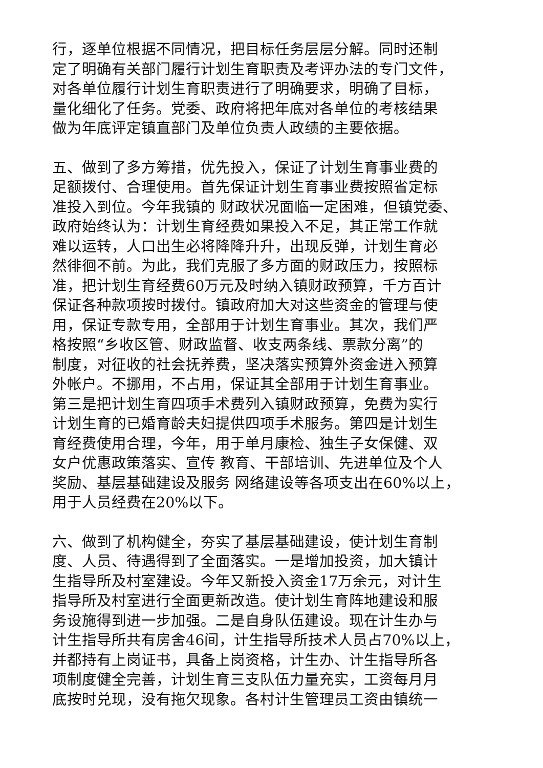行，逐单位根据不同情况，把目标任务层层分解。同时还制
定了明确有关部门履行计划生育职责及考评办法的专门文件，
对各单位履行计划生育职责进行了明确要求，明确了目标，
量化细化了任务。党委、政府将把年底对各单位的考核结果
做为年底评定镇直部门及单位负责人政绩的主要依据。
五、做到了多方筹措，优先投入，保证了计划生育事业费的
足额拨付、合理使用。首先保证计划生育事业费按照省定标
准投入到位。今年我镇的 财政状况面临一定困难，但镇党委、
政府始终认为：计划生育经费如果投入不足，其正常工作就
难以运转，人口出生必将降降升升，出现反弹，计划生育必
然徘徊不前。为此，我们克服了多方面的财政压力，按照标
准，把计划生育经费60万元及时纳入镇财政预算，千方百计
保证各种款项按时拨付。镇政府加大对这些资金的管理与使
用，保证专款专用，全部用于计划生育事业。其次，我们严
格按照“乡收区管、财政监督、收支两条线、票款分离”的
制度，对征收的社会抚养费，坚决落实预算外资金进入预算
外帐户。不挪用，不占用，保证其全部用于计划生育事业。
第三是把计划生育四项手术费列入镇财政预算，免费为实行
计划生育的已婚育龄夫妇提供四项手术服务。第四是计划生
育经费使用合理，今年，用于单月康检、独生子女保健、双
女户优惠政策落实、宣传 教育、干部培训、先进单位及个人
奖励、基层基础建设及服务 网络建设等各项支出在60%以上，
用于人员经费在20%以下。
六、做到了机构健全，夯实了基层基础建设，使计划生育制
度、人员、待遇得到了全面落实。一是增加投资，加大镇计
生指导所及村室建设。今年又新投入资金17万余元，对计生
指导所及村室进行全面更新改造。使计划生育阵地建设和服
务设施得到进一步加强。二是自身队伍建设。现在计生办与
计生指导所共有房舍46间，计生指导所技术人员占70%以上，
并都持有上岗证书，具备上岗资格，计生办、计生指导所各
项制度健全完善，计划生育三支队伍力量充实，工资每月月
底按时兑现，没有拖欠现象。各村计生管理员工资由镇统一